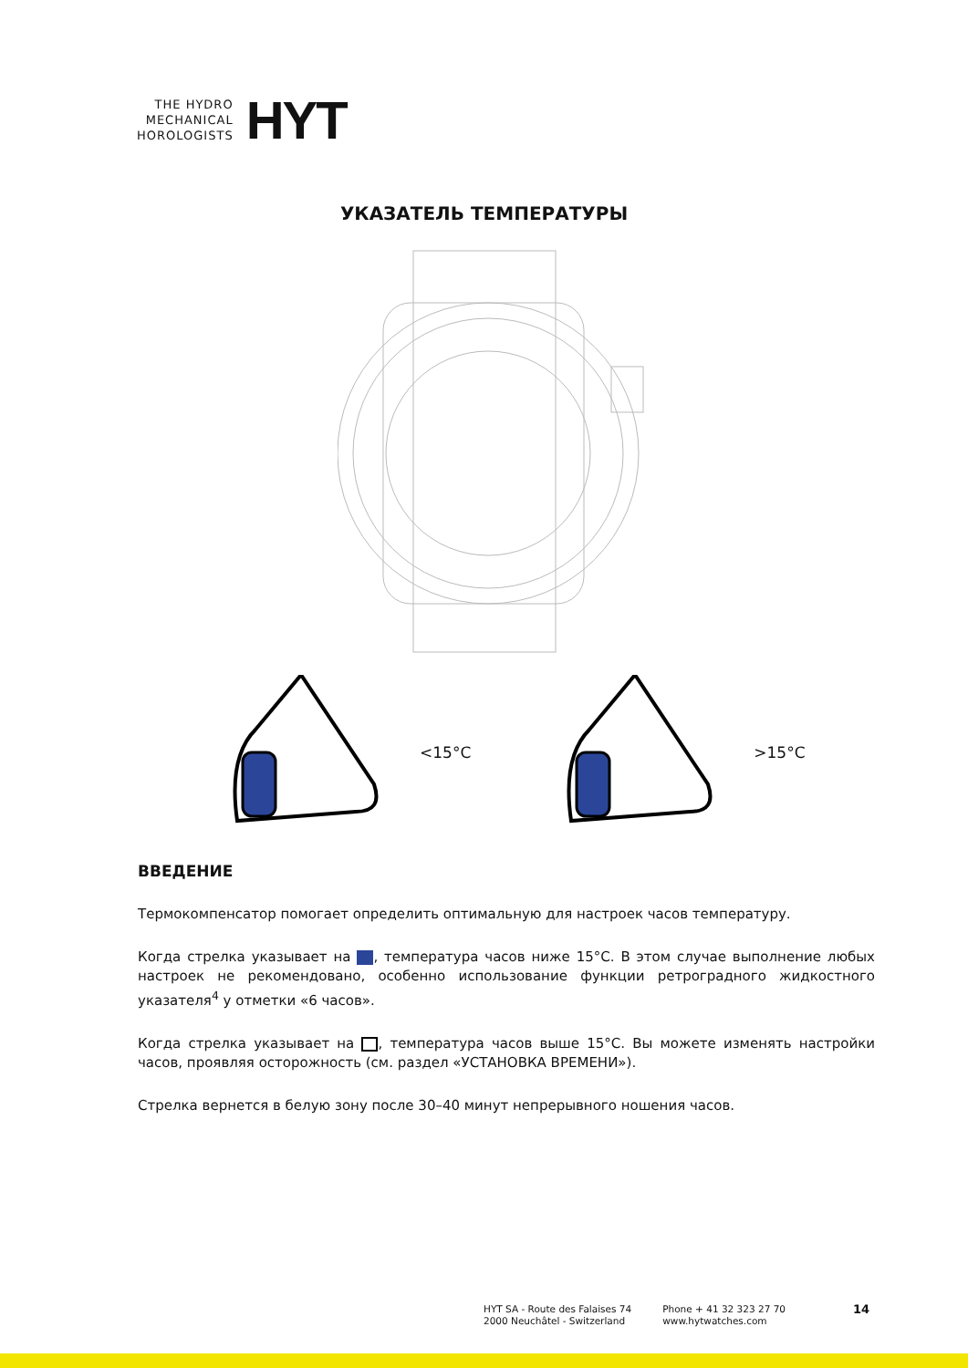THE HYDRO
MECHANICAL
HOROLOGISTS
HYT
УКАЗАТЕЛЬ ТЕМПЕРАТУРЫ
<15°C >15°C
ВВЕДЕНИЕ
Термокомпенсатор помогает определить оптимальную для настроек часов температуру.
Когда стрелка указывает на , температура часов ниже 15°C. В этом случае выполнение любых настроек не рекомендовано, особенно использование функции ретроградного жидкостного указателя<sup>4</sup> у отметки «6 часов».
Когда стрелка указывает на , температура часов выше 15°C. Вы можете изменять настройки часов, проявляя осторожность (см. раздел «УСТАНОВКА ВРЕМЕНИ»).
Стрелка вернется в белую зону после 30–40 минут непрерывного ношения часов.
HYT SA - Route des Falaises 74
2000 Neuchâtel - Switzerland
Phone + 41 32 323 27 70
www.hytwatches.com
14